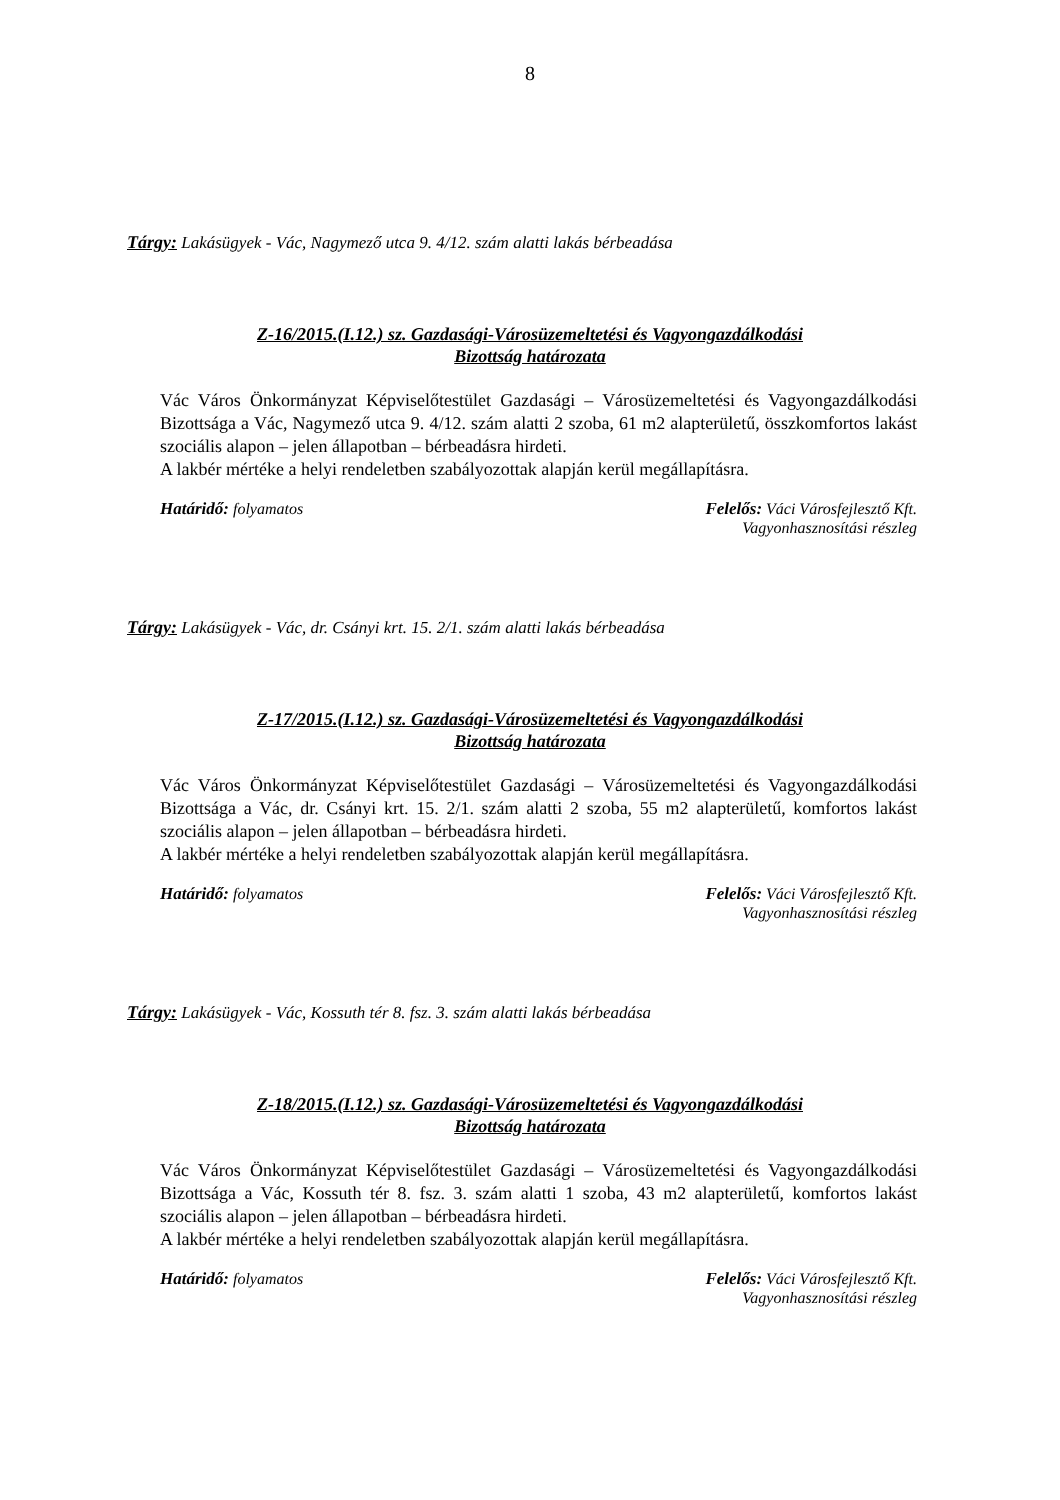8
Tárgy: Lakásügyek - Vác, Nagymező utca 9. 4/12. szám alatti lakás bérbeadása
Z-16/2015.(I.12.) sz. Gazdasági-Városüzemeltetési és Vagyongazdálkodási
Bizottság határozata
Vác Város Önkormányzat Képviselőtestület Gazdasági – Városüzemeltetési és Vagyongazdálkodási Bizottsága a Vác, Nagymező utca 9. 4/12. szám alatti 2 szoba, 61 m2 alapterületű, összkomfortos lakást szociális alapon – jelen állapotban – bérbeadásra hirdeti.
A lakbér mértéke a helyi rendeletben szabályozottak alapján kerül megállapításra.
Határidő: folyamatos Felelős: Váci Városfejlesztő Kft.
Vagyonhasznosítási részleg
Tárgy: Lakásügyek - Vác, dr. Csányi krt. 15. 2/1. szám alatti lakás bérbeadása
Z-17/2015.(I.12.) sz. Gazdasági-Városüzemeltetési és Vagyongazdálkodási
Bizottság határozata
Vác Város Önkormányzat Képviselőtestület Gazdasági – Városüzemeltetési és Vagyongazdálkodási Bizottsága a Vác, dr. Csányi krt. 15. 2/1. szám alatti 2 szoba, 55 m2 alapterületű, komfortos lakást szociális alapon – jelen állapotban – bérbeadásra hirdeti.
A lakbér mértéke a helyi rendeletben szabályozottak alapján kerül megállapításra.
Határidő: folyamatos Felelős: Váci Városfejlesztő Kft.
Vagyonhasznosítási részleg
Tárgy: Lakásügyek - Vác, Kossuth tér 8. fsz. 3. szám alatti lakás bérbeadása
Z-18/2015.(I.12.) sz. Gazdasági-Városüzemeltetési és Vagyongazdálkodási
Bizottság határozata
Vác Város Önkormányzat Képviselőtestület Gazdasági – Városüzemeltetési és Vagyongazdálkodási Bizottsága a Vác, Kossuth tér 8. fsz. 3. szám alatti 1 szoba, 43 m2 alapterületű, komfortos lakást szociális alapon – jelen állapotban – bérbeadásra hirdeti.
A lakbér mértéke a helyi rendeletben szabályozottak alapján kerül megállapításra.
Határidő: folyamatos Felelős: Váci Városfejlesztő Kft.
Vagyonhasznosítási részleg